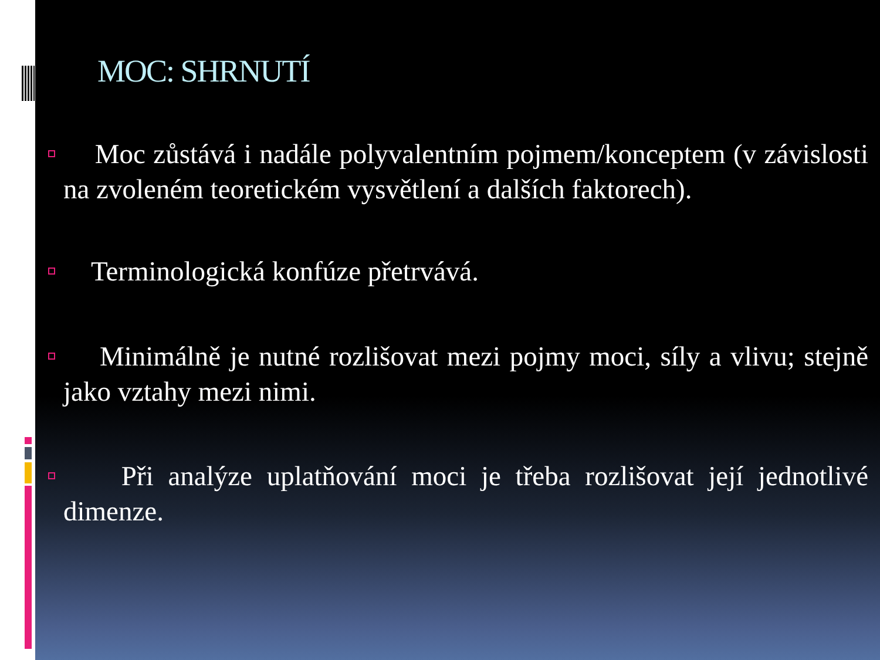MOC: SHRNUTÍ
Moc zůstává i nadále polyvalentním pojmem/konceptem (v závislosti na zvoleném teoretickém vysvětlení a dalších faktorech).
Terminologická konfúze přetrvává.
Minimálně je nutné rozlišovat mezi pojmy moci, síly a vlivu; stejně jako vztahy mezi nimi.
Při analýze uplatňování moci je třeba rozlišovat její jednotlivé dimenze.